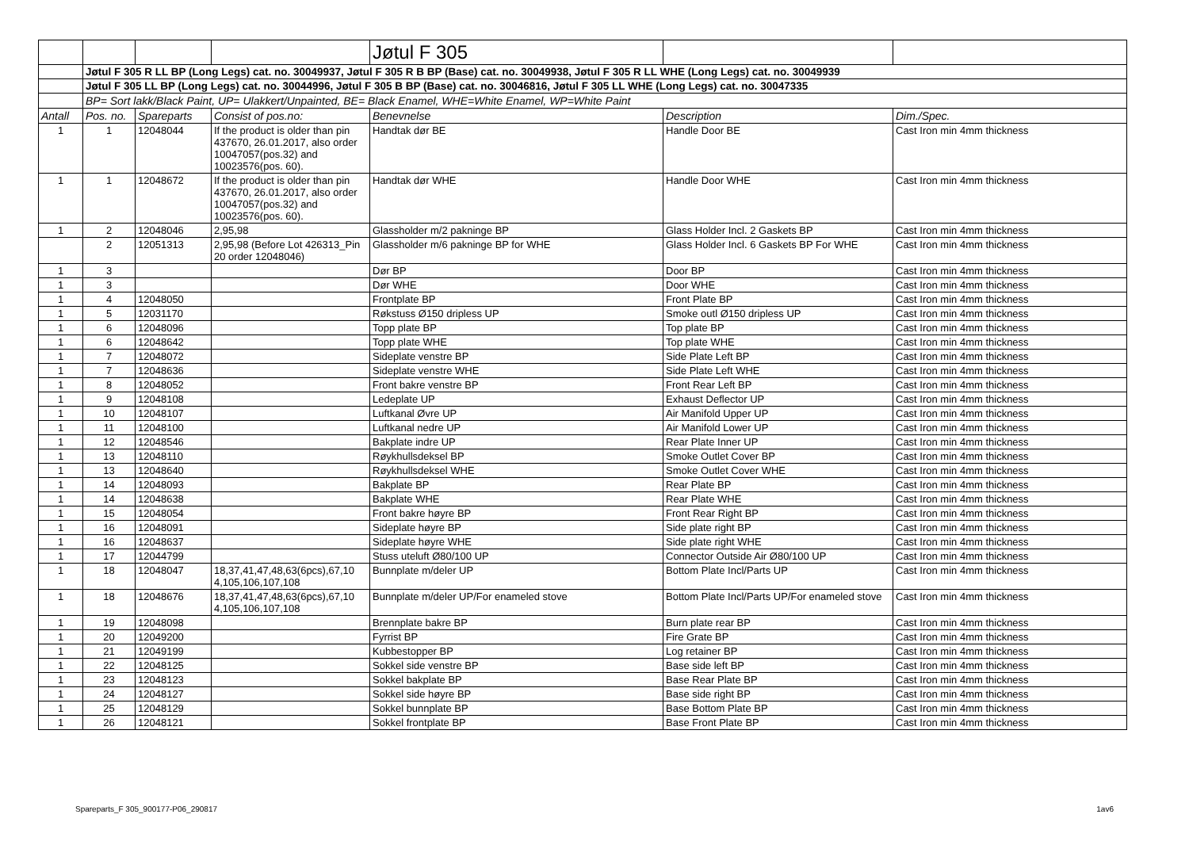| | | | | Jøtul F 305 | | |
| | Jøtul F 305 R LL BP (Long Legs) cat. no. 30049937, Jøtul F 305 R B BP (Base) cat. no. 30049938, Jøtul F 305 R LL WHE (Long Legs) cat. no. 30049939 | | | | | |
| | Jøtul F 305 LL BP (Long Legs) cat. no. 30044996, Jøtul F 305 B BP (Base) cat. no. 30046816, Jøtul F 305 LL WHE (Long Legs) cat. no. 30047335 | | | | | |
| | BP= Sort lakk/Black Paint, UP= Ulakkert/Unpainted, BE= Black Enamel, WHE=White Enamel, WP=White Paint | | | | | |
| Antall | Pos. no. | Spareparts | Consist of pos.no: | Benevnelse | Description | Dim./Spec. |
| 1 | 1 | 12048044 | If the product is older than pin 437670, 26.01.2017, also order 10047057(pos.32) and 10023576(pos. 60). | Handtak dør BE | Handle Door BE | Cast Iron min 4mm thickness |
| 1 | 1 | 12048672 | If the product is older than pin 437670, 26.01.2017, also order 10047057(pos.32) and 10023576(pos. 60). | Handtak dør WHE | Handle Door WHE | Cast Iron min 4mm thickness |
| 1 | 2 | 12048046 | 2,95,98 | Glassholder m/2 pakninge BP | Glass Holder Incl. 2 Gaskets BP | Cast Iron min 4mm thickness |
| | 2 | 12051313 | 2,95,98 (Before Lot 426313_Pin 20 order 12048046) | Glassholder m/6 pakninge BP for WHE | Glass Holder Incl. 6 Gaskets BP For WHE | Cast Iron min 4mm thickness |
| 1 | 3 | | | Dør BP | Door BP | Cast Iron min 4mm thickness |
| 1 | 3 | | | Dør WHE | Door WHE | Cast Iron min 4mm thickness |
| 1 | 4 | 12048050 | | Frontplate BP | Front Plate BP | Cast Iron min 4mm thickness |
| 1 | 5 | 12031170 | | Røkstuss Ø150 dripless UP | Smoke outl Ø150 dripless UP | Cast Iron min 4mm thickness |
| 1 | 6 | 12048096 | | Topp plate BP | Top plate BP | Cast Iron min 4mm thickness |
| 1 | 6 | 12048642 | | Topp plate WHE | Top plate WHE | Cast Iron min 4mm thickness |
| 1 | 7 | 12048072 | | Sideplate venstre BP | Side Plate Left BP | Cast Iron min 4mm thickness |
| 1 | 7 | 12048636 | | Sideplate venstre WHE | Side Plate Left WHE | Cast Iron min 4mm thickness |
| 1 | 8 | 12048052 | | Front bakre venstre BP | Front Rear Left BP | Cast Iron min 4mm thickness |
| 1 | 9 | 12048108 | | Ledeplate UP | Exhaust Deflector UP | Cast Iron min 4mm thickness |
| 1 | 10 | 12048107 | | Luftkanal Øvre UP | Air Manifold Upper UP | Cast Iron min 4mm thickness |
| 1 | 11 | 12048100 | | Luftkanal nedre UP | Air Manifold Lower UP | Cast Iron min 4mm thickness |
| 1 | 12 | 12048546 | | Bakplate indre UP | Rear Plate Inner UP | Cast Iron min 4mm thickness |
| 1 | 13 | 12048110 | | Røykhullsdeksel BP | Smoke Outlet Cover BP | Cast Iron min 4mm thickness |
| 1 | 13 | 12048640 | | Røykhullsdeksel WHE | Smoke Outlet Cover WHE | Cast Iron min 4mm thickness |
| 1 | 14 | 12048093 | | Bakplate BP | Rear Plate BP | Cast Iron min 4mm thickness |
| 1 | 14 | 12048638 | | Bakplate WHE | Rear Plate WHE | Cast Iron min 4mm thickness |
| 1 | 15 | 12048054 | | Front bakre høyre BP | Front Rear Right BP | Cast Iron min 4mm thickness |
| 1 | 16 | 12048091 | | Sideplate høyre BP | Side plate right BP | Cast Iron min 4mm thickness |
| 1 | 16 | 12048637 | | Sideplate høyre WHE | Side plate right WHE | Cast Iron min 4mm thickness |
| 1 | 17 | 12044799 | | Stuss uteluft Ø80/100 UP | Connector Outside Air Ø80/100 UP | Cast Iron min 4mm thickness |
| 1 | 18 | 12048047 | 18,37,41,47,48,63(6pcs),67,10 4,105,106,107,108 | Bunnplate m/deler UP | Bottom Plate Incl/Parts UP | Cast Iron min 4mm thickness |
| 1 | 18 | 12048676 | 18,37,41,47,48,63(6pcs),67,10 4,105,106,107,108 | Bunnplate m/deler UP/For enameled stove | Bottom Plate Incl/Parts UP/For enameled stove | Cast Iron min 4mm thickness |
| 1 | 19 | 12048098 | | Brennplate bakre BP | Burn plate rear BP | Cast Iron min 4mm thickness |
| 1 | 20 | 12049200 | | Fyrrist BP | Fire Grate BP | Cast Iron min 4mm thickness |
| 1 | 21 | 12049199 | | Kubbestopper BP | Log retainer BP | Cast Iron min 4mm thickness |
| 1 | 22 | 12048125 | | Sokkel side venstre BP | Base side left BP | Cast Iron min 4mm thickness |
| 1 | 23 | 12048123 | | Sokkel bakplate BP | Base Rear Plate BP | Cast Iron min 4mm thickness |
| 1 | 24 | 12048127 | | Sokkel side høyre BP | Base side right BP | Cast Iron min 4mm thickness |
| 1 | 25 | 12048129 | | Sokkel bunnplate BP | Base Bottom Plate BP | Cast Iron min 4mm thickness |
| 1 | 26 | 12048121 | | Sokkel frontplate BP | Base Front Plate BP | Cast Iron min 4mm thickness |
Spareparts_F 305_900177-P06_290817 1av6